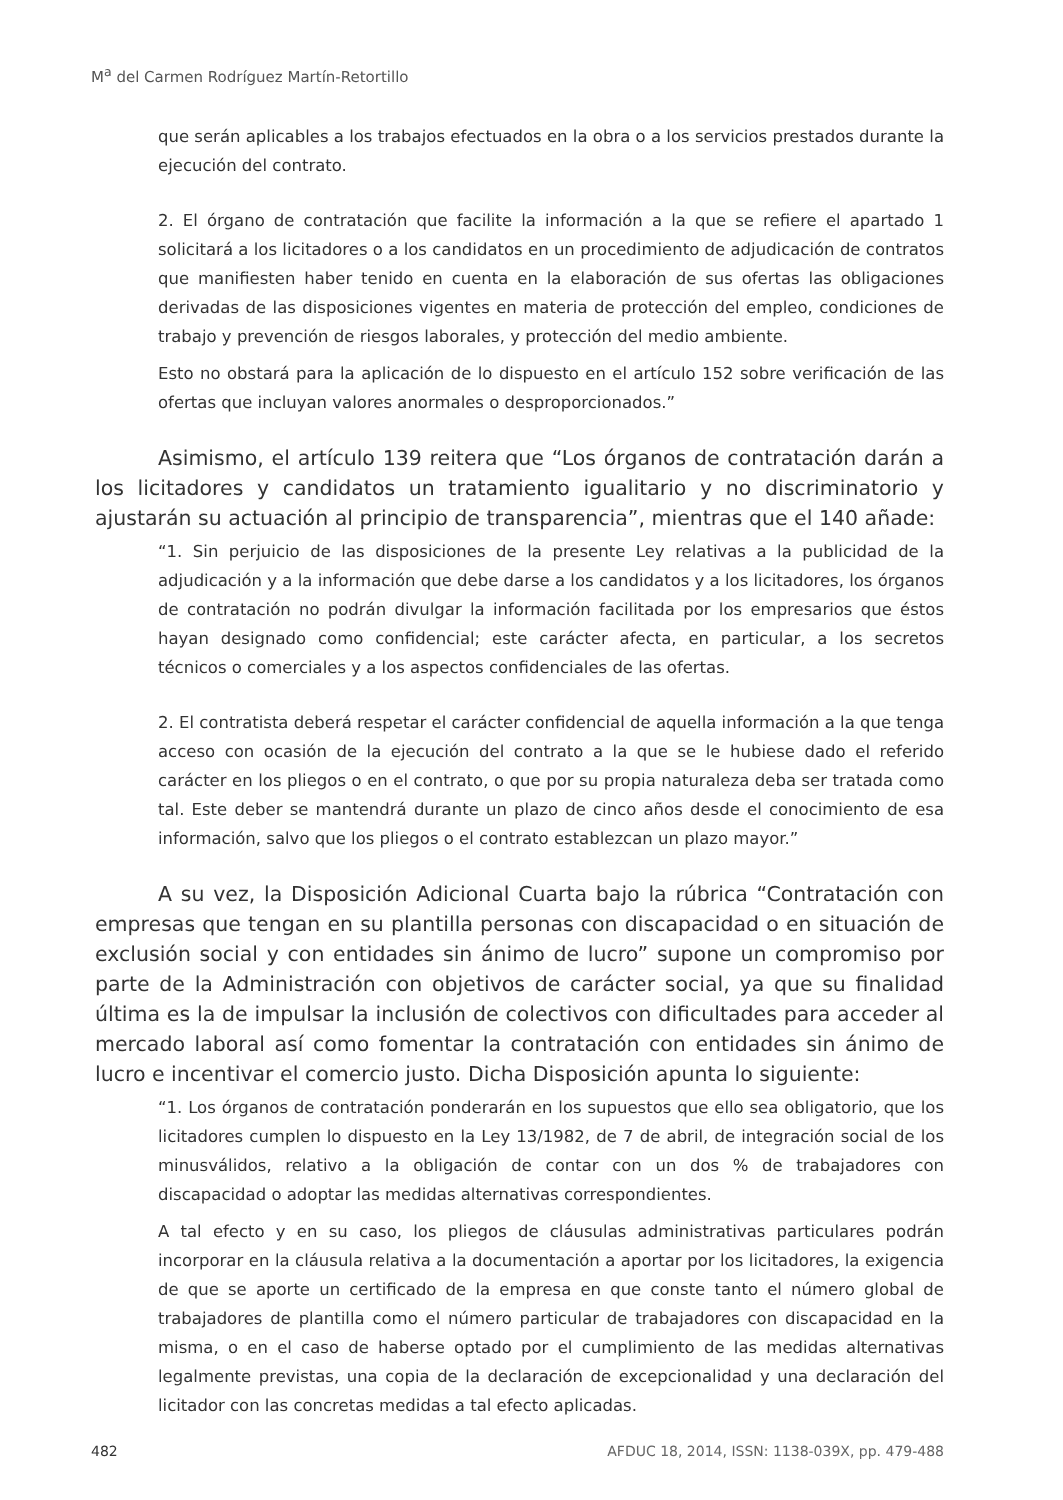M<sup>a</sup> del Carmen Rodríguez Martín-Retortillo
que serán aplicables a los trabajos efectuados en la obra o a los servicios prestados durante la ejecución del contrato.
2. El órgano de contratación que facilite la información a la que se refiere el apartado 1 solicitará a los licitadores o a los candidatos en un procedimiento de adjudicación de contratos que manifiesten haber tenido en cuenta en la elaboración de sus ofertas las obligaciones derivadas de las disposiciones vigentes en materia de protección del empleo, condiciones de trabajo y prevención de riesgos laborales, y protección del medio ambiente.
Esto no obstará para la aplicación de lo dispuesto en el artículo 152 sobre verificación de las ofertas que incluyan valores anormales o desproporcionados.”
Asimismo, el artículo 139 reitera que “Los órganos de contratación darán a los licitadores y candidatos un tratamiento igualitario y no discriminatorio y ajustarán su actuación al principio de transparencia”, mientras que el 140 añade:
“1. Sin perjuicio de las disposiciones de la presente Ley relativas a la publicidad de la adjudicación y a la información que debe darse a los candidatos y a los licitadores, los órganos de contratación no podrán divulgar la información facilitada por los empresarios que éstos hayan designado como confidencial; este carácter afecta, en particular, a los secretos técnicos o comerciales y a los aspectos confidenciales de las ofertas.
2. El contratista deberá respetar el carácter confidencial de aquella información a la que tenga acceso con ocasión de la ejecución del contrato a la que se le hubiese dado el referido carácter en los pliegos o en el contrato, o que por su propia naturaleza deba ser tratada como tal. Este deber se mantendrá durante un plazo de cinco años desde el conocimiento de esa información, salvo que los pliegos o el contrato establezcan un plazo mayor.”
A su vez, la Disposición Adicional Cuarta bajo la rúbrica “Contratación con empresas que tengan en su plantilla personas con discapacidad o en situación de exclusión social y con entidades sin ánimo de lucro” supone un compromiso por parte de la Administración con objetivos de carácter social, ya que su finalidad última es la de impulsar la inclusión de colectivos con dificultades para acceder al mercado laboral así como fomentar la contratación con entidades sin ánimo de lucro e incentivar el comercio justo. Dicha Disposición apunta lo siguiente:
“1. Los órganos de contratación ponderarán en los supuestos que ello sea obligatorio, que los licitadores cumplen lo dispuesto en la Ley 13/1982, de 7 de abril, de integración social de los minusválidos, relativo a la obligación de contar con un dos % de trabajadores con discapacidad o adoptar las medidas alternativas correspondientes.
A tal efecto y en su caso, los pliegos de cláusulas administrativas particulares podrán incorporar en la cláusula relativa a la documentación a aportar por los licitadores, la exigencia de que se aporte un certificado de la empresa en que conste tanto el número global de trabajadores de plantilla como el número particular de trabajadores con discapacidad en la misma, o en el caso de haberse optado por el cumplimiento de las medidas alternativas legalmente previstas, una copia de la declaración de excepcionalidad y una declaración del licitador con las concretas medidas a tal efecto aplicadas.
482 AFDUC 18, 2014, ISSN: 1138-039X, pp. 479-488